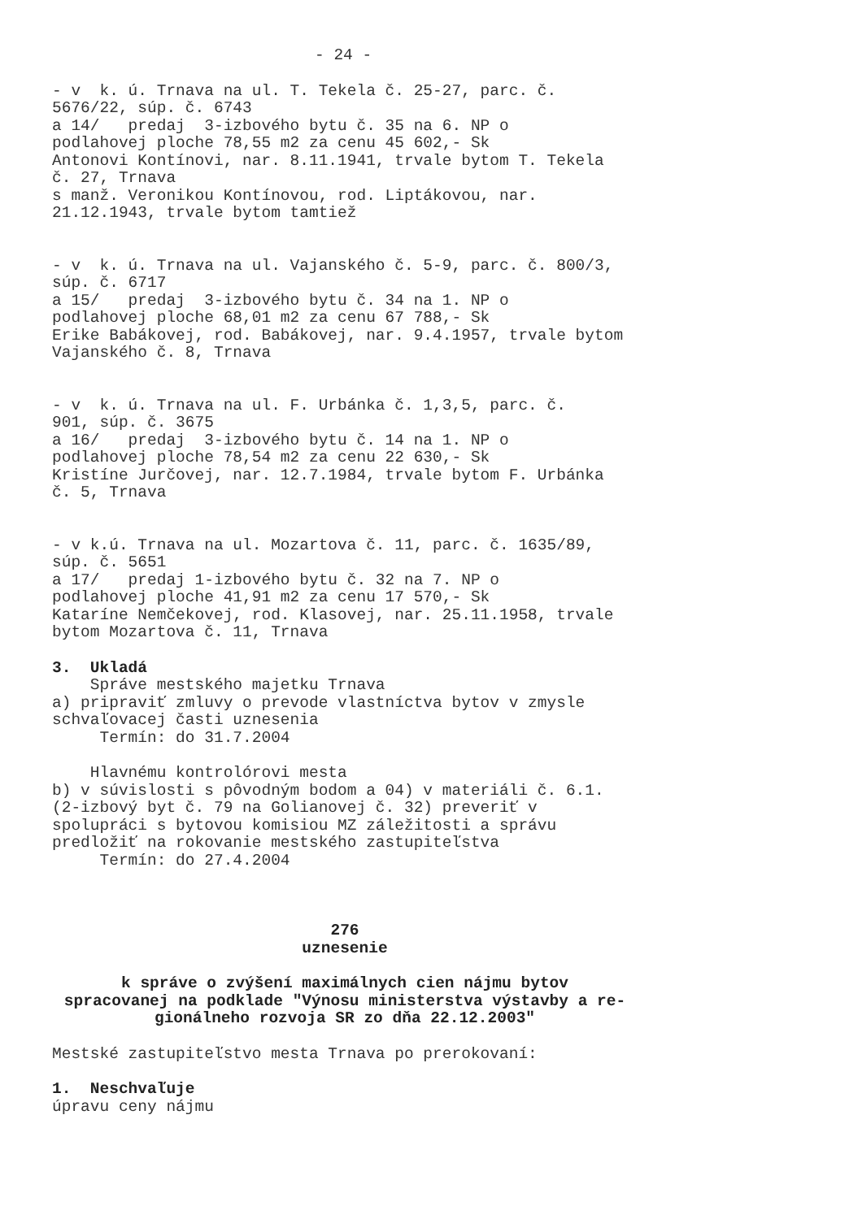- 24 -
- v k. ú. Trnava na ul. T. Tekela č. 25-27, parc. č. 5676/22, súp. č. 6743 a 14/ predaj 3-izbového bytu č. 35 na 6. NP o podlahovej ploche 78,55 m2 za cenu 45 602,- Sk Antonovi Kontínovi, nar. 8.11.1941, trvale bytom T. Tekela č. 27, Trnava s manž. Veronikou Kontínovou, rod. Liptákovou, nar. 21.12.1943, trvale bytom tamtiež
- v k. ú. Trnava na ul. Vajanského č. 5-9, parc. č. 800/3, súp. č. 6717 a 15/ predaj 3-izbového bytu č. 34 na 1. NP o podlahovej ploche 68,01 m2 za cenu 67 788,- Sk Erike Babákovej, rod. Babákovej, nar. 9.4.1957, trvale bytom Vajanského č. 8, Trnava
- v k. ú. Trnava na ul. F. Urbánka č. 1,3,5, parc. č. 901, súp. č. 3675 a 16/ predaj 3-izbového bytu č. 14 na 1. NP o podlahovej ploche 78,54 m2 za cenu 22 630,- Sk Kristíne Jurčovej, nar. 12.7.1984, trvale bytom F. Urbánka č. 5, Trnava
- v k.ú. Trnava na ul. Mozartova č. 11, parc. č. 1635/89, súp. č. 5651 a 17/ predaj 1-izbového bytu č. 32 na 7. NP o podlahovej ploche 41,91 m2 za cenu 17 570,- Sk Kataríne Nemčekovej, rod. Klasovej, nar. 25.11.1958, trvale bytom Mozartova č. 11, Trnava
3. Ukladá
Správe mestského majetku Trnava a) pripraviť zmluvy o prevode vlastníctva bytov v zmysle schvaľovacej časti uznesenia Termín: do 31.7.2004
Hlavnému kontrolórovi mesta b) v súvislosti s pôvodným bodom a 04) v materiáli č. 6.1. (2-izbový byt č. 79 na Golianovej č. 32) preveriť v spolupráci s bytovou komisiou MZ záležitosti a správu predložiť na rokovanie mestského zastupiteľstva Termín: do 27.4.2004
276
uznesenie
k správe o zvýšení maximálnych cien nájmu bytov spracovanej na podklade "Výnosu ministerstva výstavby a re- gionálneho rozvoja SR zo dňa 22.12.2003"
Mestské zastupiteľstvo mesta Trnava po prerokovaní:
1. Neschvaľuje
úpravu ceny nájmu